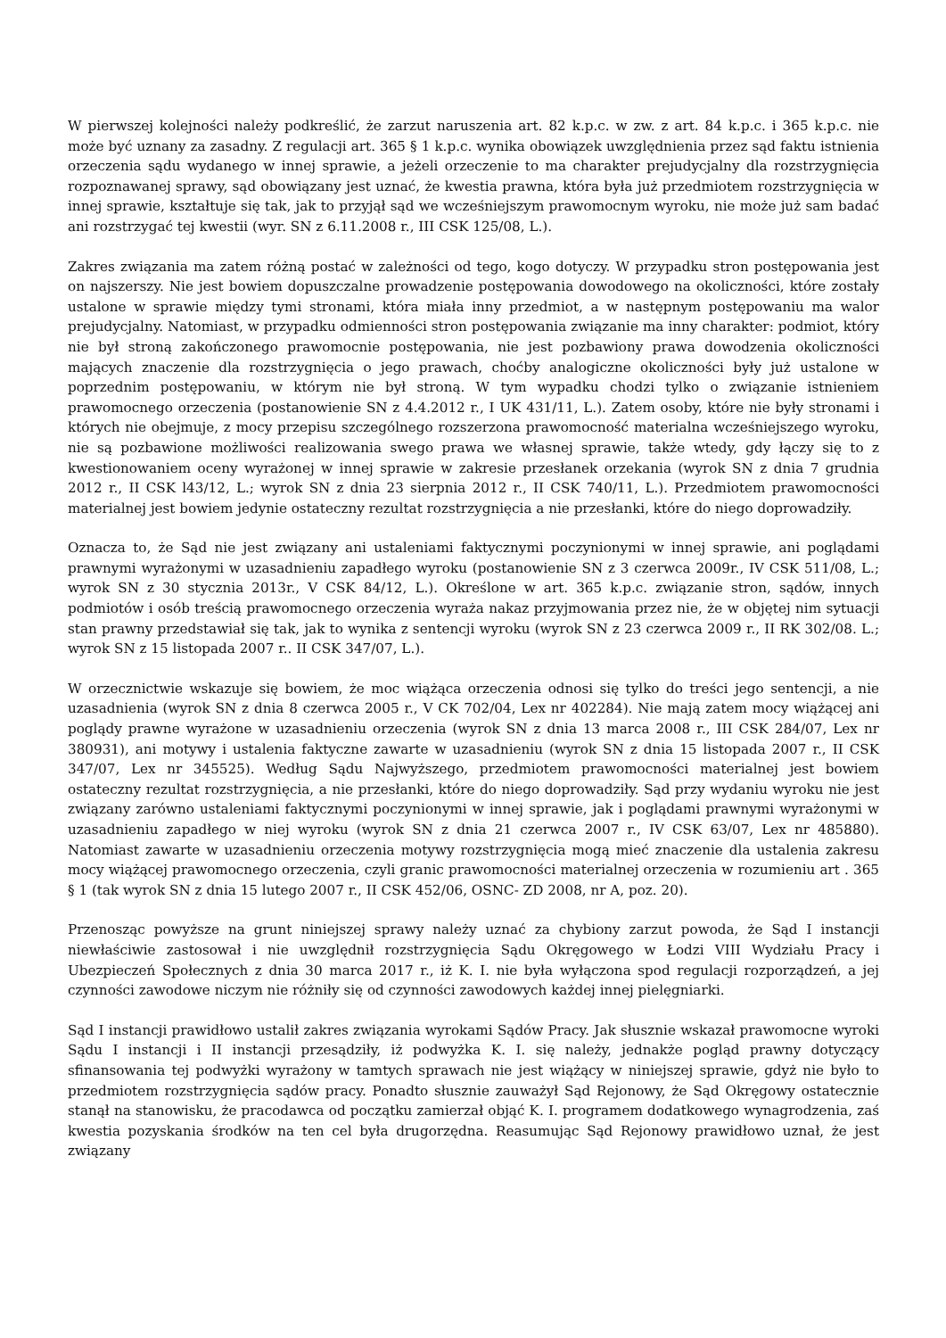W pierwszej kolejności należy podkreślić, że zarzut naruszenia art. 82 k.p.c. w zw. z art. 84 k.p.c. i 365 k.p.c. nie może być uznany za zasadny. Z regulacji art. 365 § 1 k.p.c. wynika obowiązek uwzględnienia przez sąd faktu istnienia orzeczenia sądu wydanego w innej sprawie, a jeżeli orzeczenie to ma charakter prejudycjalny dla rozstrzygnięcia rozpoznawanej sprawy, sąd obowiązany jest uznać, że kwestia prawna, która była już przedmiotem rozstrzygnięcia w innej sprawie, kształtuje się tak, jak to przyjął sąd we wcześniejszym prawomocnym wyroku, nie może już sam badać ani rozstrzygać tej kwestii (wyr. SN z 6.11.2008 r., III CSK 125/08, L.).
Zakres związania ma zatem różną postać w zależności od tego, kogo dotyczy. W przypadku stron postępowania jest on najszerszy. Nie jest bowiem dopuszczalne prowadzenie postępowania dowodowego na okoliczności, które zostały ustalone w sprawie między tymi stronami, która miała inny przedmiot, a w następnym postępowaniu ma walor prejudycjalny. Natomiast, w przypadku odmienności stron postępowania związanie ma inny charakter: podmiot, który nie był stroną zakończonego prawomocnie postępowania, nie jest pozbawiony prawa dowodzenia okoliczności mających znaczenie dla rozstrzygnięcia o jego prawach, choćby analogiczne okoliczności były już ustalone w poprzednim postępowaniu, w którym nie był stroną. W tym wypadku chodzi tylko o związanie istnieniem prawomocnego orzeczenia (postanowienie SN z 4.4.2012 r., I UK 431/11, L.). Zatem osoby, które nie były stronami i których nie obejmuje, z mocy przepisu szczególnego rozszerzona prawomocność materialna wcześniejszego wyroku, nie są pozbawione możliwości realizowania swego prawa we własnej sprawie, także wtedy, gdy łączy się to z kwestionowaniem oceny wyrażonej w innej sprawie w zakresie przesłanek orzekania (wyrok SN z dnia 7 grudnia 2012 r., II CSK l43/12, L.; wyrok SN z dnia 23 sierpnia 2012 r., II CSK 740/11, L.). Przedmiotem prawomocności materialnej jest bowiem jedynie ostateczny rezultat rozstrzygnięcia a nie przesłanki, które do niego doprowadziły.
Oznacza to, że Sąd nie jest związany ani ustaleniami faktycznymi poczynionymi w innej sprawie, ani poglądami prawnymi wyrażonymi w uzasadnieniu zapadłego wyroku (postanowienie SN z 3 czerwca 2009r., IV CSK 511/08, L.; wyrok SN z 30 stycznia 2013r., V CSK 84/12, L.). Określone w art. 365 k.p.c. związanie stron, sądów, innych podmiotów i osób treścią prawomocnego orzeczenia wyraża nakaz przyjmowania przez nie, że w objętej nim sytuacji stan prawny przedstawiał się tak, jak to wynika z sentencji wyroku (wyrok SN z 23 czerwca 2009 r., II RK 302/08. L.; wyrok SN z 15 listopada 2007 r.. II CSK 347/07, L.).
W orzecznictwie wskazuje się bowiem, że moc wiążąca orzeczenia odnosi się tylko do treści jego sentencji, a nie uzasadnienia (wyrok SN z dnia 8 czerwca 2005 r., V CK 702/04, Lex nr 402284). Nie mają zatem mocy wiążącej ani poglądy prawne wyrażone w uzasadnieniu orzeczenia (wyrok SN z dnia 13 marca 2008 r., III CSK 284/07, Lex nr 380931), ani motywy i ustalenia faktyczne zawarte w uzasadnieniu (wyrok SN z dnia 15 listopada 2007 r., II CSK 347/07, Lex nr 345525). Według Sądu Najwyższego, przedmiotem prawomocności materialnej jest bowiem ostateczny rezultat rozstrzygnięcia, a nie przesłanki, które do niego doprowadziły. Sąd przy wydaniu wyroku nie jest związany zarówno ustaleniami faktycznymi poczynionymi w innej sprawie, jak i poglądami prawnymi wyrażonymi w uzasadnieniu zapadłego w niej wyroku (wyrok SN z dnia 21 czerwca 2007 r., IV CSK 63/07, Lex nr 485880). Natomiast zawarte w uzasadnieniu orzeczenia motywy rozstrzygnięcia mogą mieć znaczenie dla ustalenia zakresu mocy wiążącej prawomocnego orzeczenia, czyli granic prawomocności materialnej orzeczenia w rozumieniu art . 365 § 1 (tak wyrok SN z dnia 15 lutego 2007 r., II CSK 452/06, OSNC- ZD 2008, nr A, poz. 20).
Przenosząc powyższe na grunt niniejszej sprawy należy uznać za chybiony zarzut powoda, że Sąd I instancji niewłaściwie zastosował i nie uwzględnił rozstrzygnięcia Sądu Okręgowego w Łodzi VIII Wydziału Pracy i Ubezpieczeń Społecznych z dnia 30 marca 2017 r., iż K. I. nie była wyłączona spod regulacji rozporządzeń, a jej czynności zawodowe niczym nie różniły się od czynności zawodowych każdej innej pielęgniarki.
Sąd I instancji prawidłowo ustalił zakres związania wyrokami Sądów Pracy. Jak słusznie wskazał prawomocne wyroki Sądu I instancji i II instancji przesądziły, iż podwyżka K. I. się należy, jednakże pogląd prawny dotyczący sfinansowania tej podwyżki wyrażony w tamtych sprawach nie jest wiążący w niniejszej sprawie, gdyż nie było to przedmiotem rozstrzygnięcia sądów pracy. Ponadto słusznie zauważył Sąd Rejonowy, że Sąd Okręgowy ostatecznie stanął na stanowisku, że pracodawca od początku zamierzał objąć K. I. programem dodatkowego wynagrodzenia, zaś kwestia pozyskania środków na ten cel była drugorzędna. Reasumując Sąd Rejonowy prawidłowo uznał, że jest związany